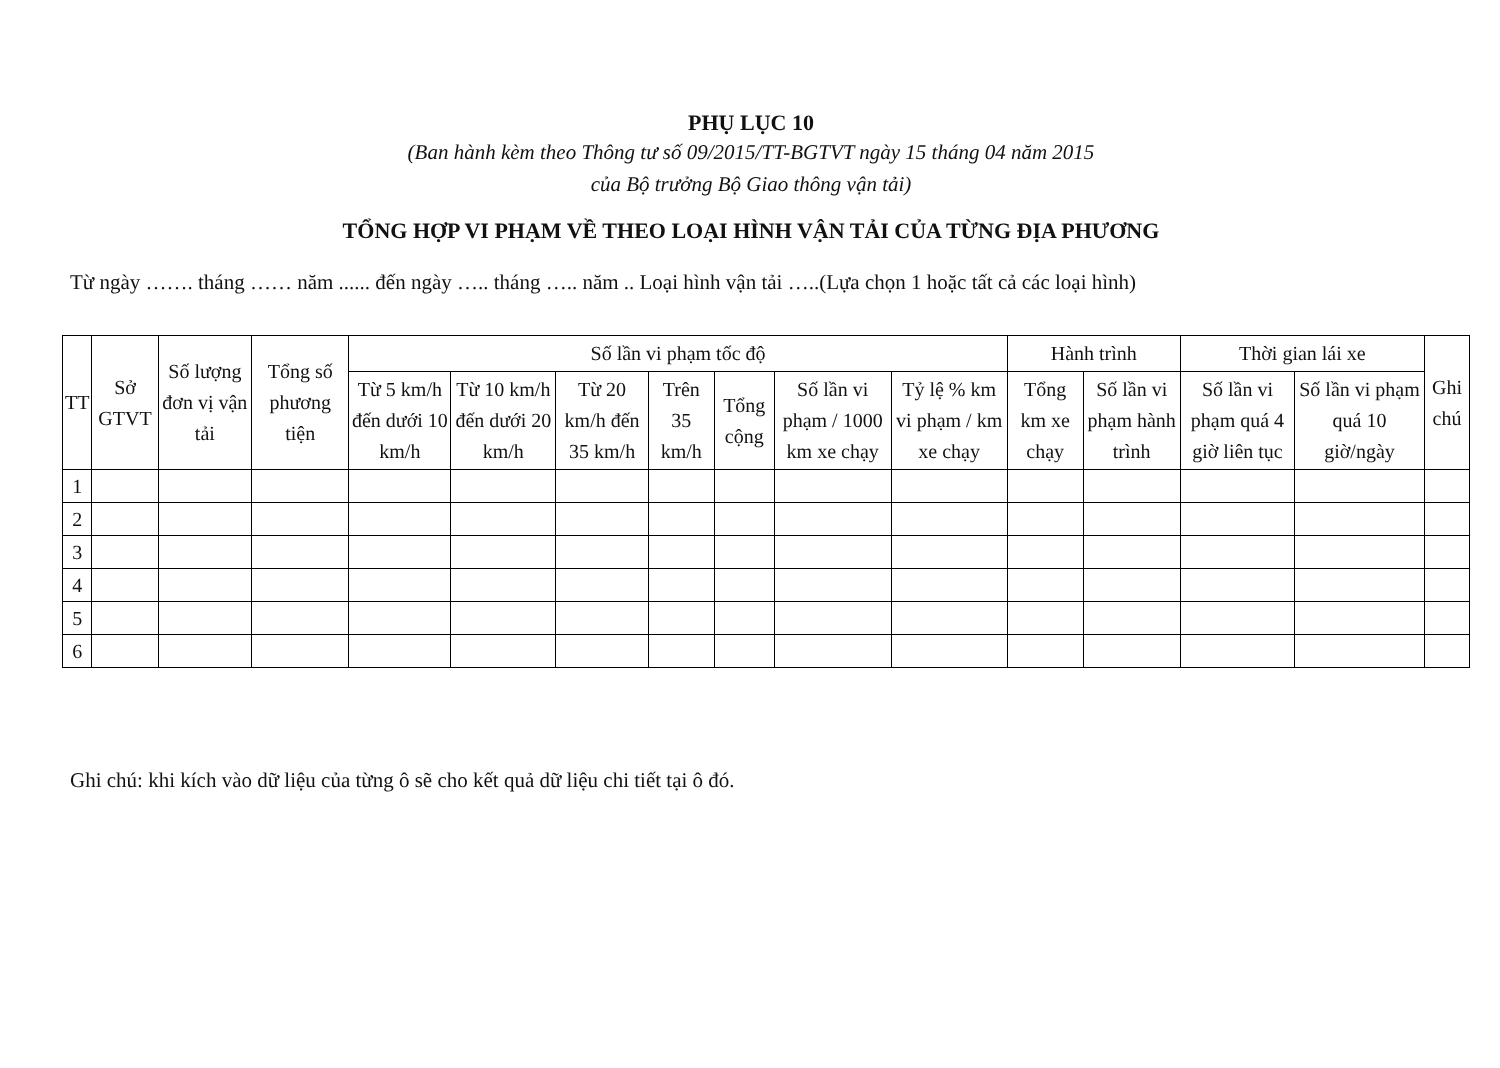PHỤ LỤC 10
(Ban hành kèm theo Thông tư số 09/2015/TT-BGTVT ngày 15 tháng 04 năm 2015
của Bộ trưởng Bộ Giao thông vận tải)
TỔNG HỢP VI PHẠM VỀ THEO LOẠI HÌNH VẬN TẢI CỦA TỪNG ĐỊA PHƯƠNG
Từ ngày ……. tháng …… năm ...... đến ngày ….. tháng ….. năm .. Loại hình vận tải …..(Lựa chọn 1 hoặc tất cả các loại hình)
| TT | Sở GTVT | Số lượng đơn vị vận tải | Tổng số phương tiện | Số lần vi phạm tốc độ | | | | | | | Hành trình | | Thời gian lái xe | | Ghi chú |
| --- | --- | --- | --- | --- | --- | --- | --- | --- | --- | --- | --- | --- | --- | --- | --- |
| | | | | Từ 5 km/h đến dưới 10 km/h | Từ 10 km/h đến dưới 20 km/h | Từ 20 km/h đến 35 km/h | Trên 35 km/h | Tổng cộng | Số lần vi phạm / 1000 km xe chạy | Tỷ lệ % km vi phạm / km xe chạy | Tổng km xe chạy | Số lần vi phạm hành trình | Số lần vi phạm quá 4 giờ liên tục | Số lần vi phạm quá 10 giờ/ngày | |
| 1 | | | | | | | | | | | | | | | |
| 2 | | | | | | | | | | | | | | | |
| 3 | | | | | | | | | | | | | | | |
| 4 | | | | | | | | | | | | | | | |
| 5 | | | | | | | | | | | | | | | |
| 6 | | | | | | | | | | | | | | | |
Ghi chú: khi kích vào dữ liệu của từng ô sẽ cho kết quả dữ liệu chi tiết tại ô đó.